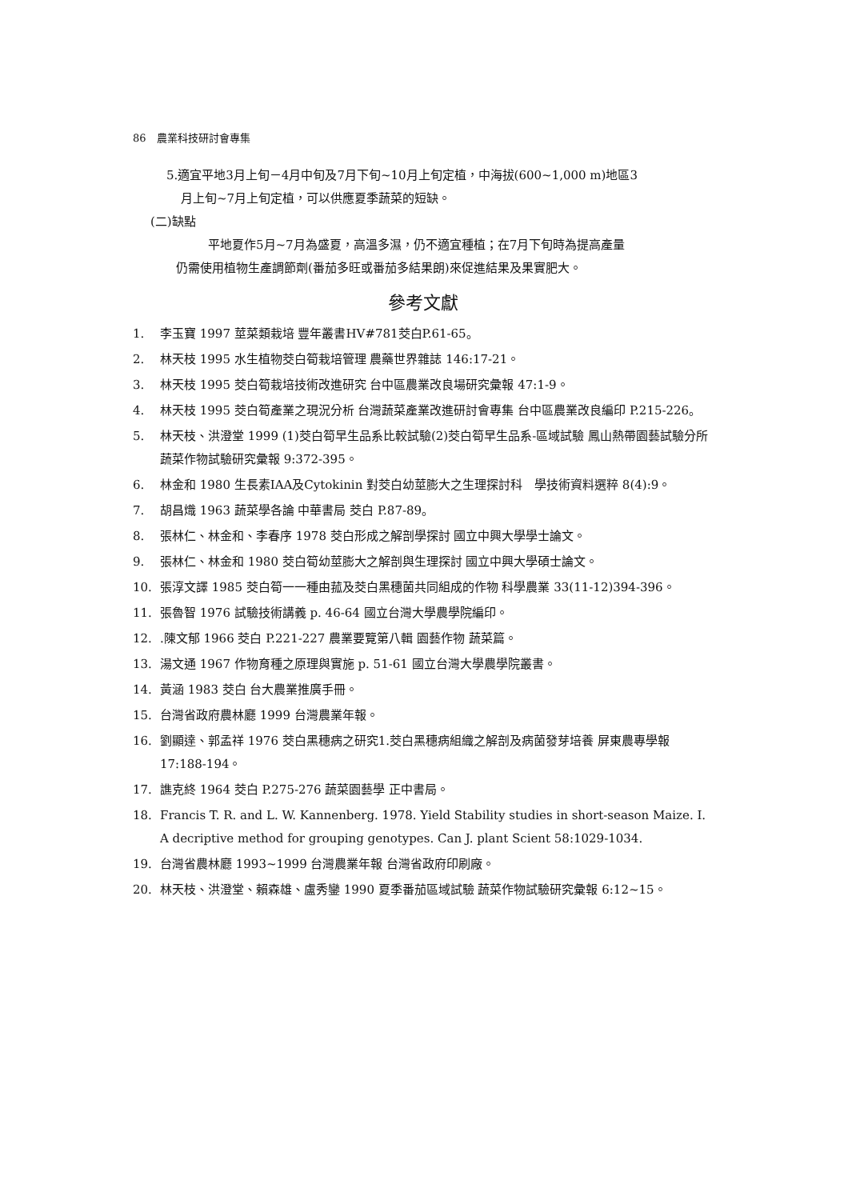86　農業科技研討會專集
5.適宜平地3月上旬－4月中旬及7月下旬~10月上旬定植，中海拔(600~1,000 m)地區3
月上旬~7月上旬定植，可以供應夏季蔬菜的短缺。
(二)缺點
平地夏作5月~7月為盛夏，高溫多濕，仍不適宜種植；在7月下旬時為提高產量
仍需使用植物生產調節劑(番茄多旺或番茄多結果朗)來促進結果及果實肥大。
參考文獻
1. 李玉寶 1997 莖菜類栽培 豐年叢書HV#781茭白P.61-65。
2. 林天枝 1995 水生植物茭白筍栽培管理 農藥世界雜誌 146:17-21。
3. 林天枝 1995 茭白筍栽培技術改進研究 台中區農業改良場研究彙報 47:1-9。
4. 林天枝 1995 茭白筍產業之現況分析 台灣蔬菜產業改進研討會專集 台中區農業改良編印 P.215-226。
5. 林天枝、洪澄堂 1999 (1)茭白筍早生品系比較試驗(2)茭白筍早生品系-區域試驗 鳳山熱帶園藝試驗分所蔬菜作物試驗研究彙報 9:372-395。
6. 林金和 1980 生長素IAA及Cytokinin 對茭白幼莖膨大之生理探討科　學技術資料選粹 8(4):9。
7. 胡昌熾 1963 蔬菜學各論 中華書局 茭白 P.87-89。
8. 張林仁、林金和、李春序 1978 茭白形成之解剖學探討 國立中興大學學士論文。
9. 張林仁、林金和 1980 茭白筍幼莖膨大之解剖與生理探討 國立中興大學碩士論文。
10. 張淳文譯 1985 茭白筍一一種由菰及茭白黑穗菌共同組成的作物 科學農業 33(11-12)394-396。
11. 張魯智 1976 試驗技術講義 p. 46-64 國立台灣大學農學院編印。
12..陳文郁 1966 茭白 P.221-227 農業要覽第八輯 園藝作物 蔬菜篇。
13. 湯文通 1967 作物育種之原理與實施 p. 51-61 國立台灣大學農學院叢書。
14. 黃涵 1983 茭白 台大農業推廣手冊。
15. 台灣省政府農林廳 1999 台灣農業年報。
16. 劉顯達、郭孟祥 1976 茭白黑穗病之研究1.茭白黑穗病組織之解剖及病菌發芽培養 屏東農專學報 17:188-194。
17. 譙克終 1964 茭白 P.275-276 蔬菜園藝學 正中書局。
18. Francis T. R. and L. W. Kannenberg. 1978. Yield Stability studies in short-season Maize. I. A decriptive method for grouping genotypes. Can J. plant Scient 58:1029-1034.
19. 台灣省農林廳 1993~1999 台灣農業年報 台灣省政府印刷廠。
20. 林天枝、洪澄堂、賴森雄、盧秀鑾 1990 夏季番茄區域試驗 蔬菜作物試驗研究彙報 6:12~15。